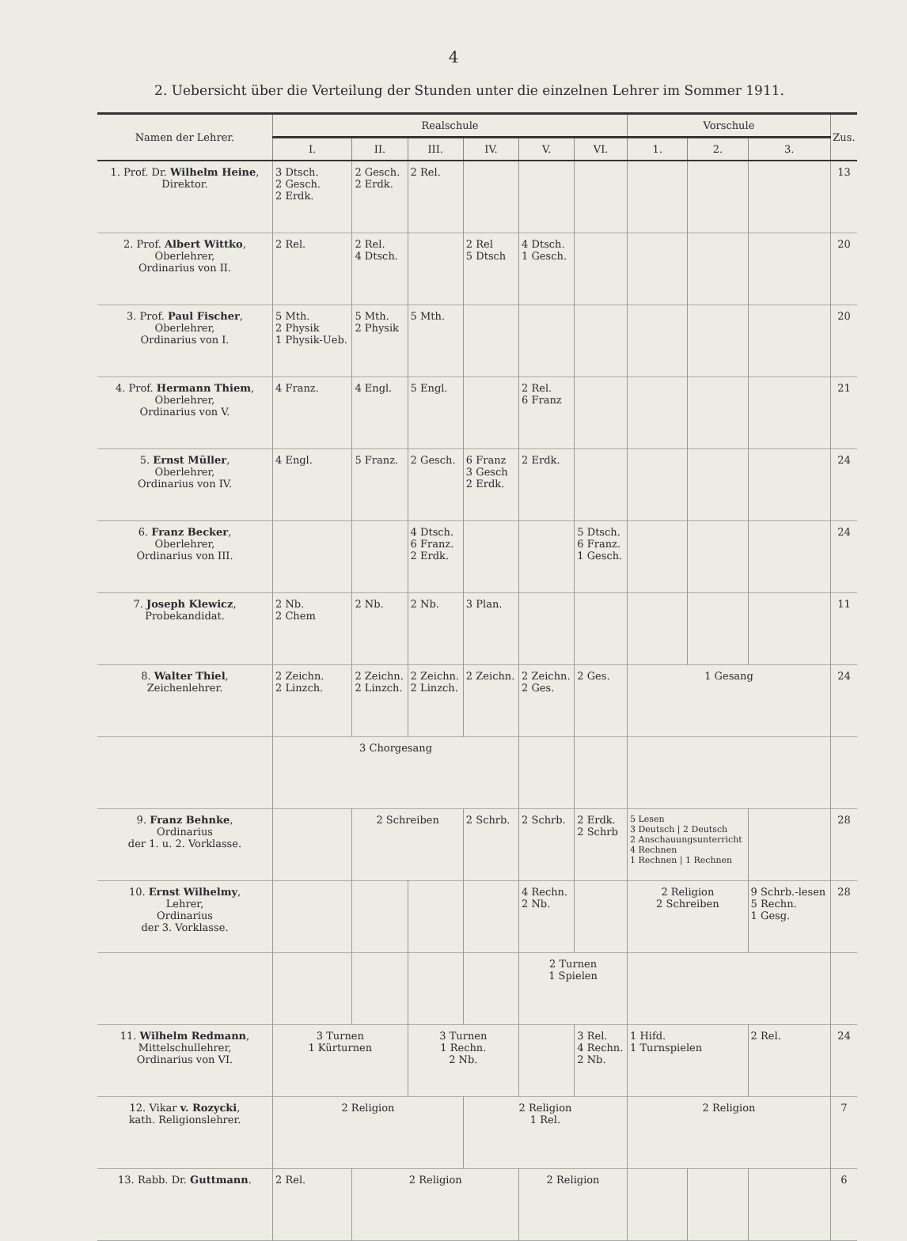4
2. Uebersicht über die Verteilung der Stunden unter die einzelnen Lehrer im Sommer 1911.
| Namen der Lehrer. | Realschule | | | | | | Vorschule | | | Zus. |
| --- | --- | --- | --- | --- | --- | --- | --- | --- | --- | --- |
| | I. | II. | III. | IV. | V. | VI. | 1. | 2. | 3. | |
| 1. Prof. Dr. Wilhelm Heine , Direktor. | 3 Dtsch. 2 Gesch. 2 Erdk. | 2 Gesch. 2 Erdk. | 2 Rel. | | | | | | | 13 |
| 2. Prof. Albert Wittko , Oberlehrer, Ordinarius von II. | 2 Rel. | 2 Rel. 4 Dtsch. | | 2 Rel 5 Dtsch | 4 Dtsch. 1 Gesch. | | | | | 20 |
| 3. Prof. Paul Fischer , Oberlehrer, Ordinarius von I. | 5 Mth. 2 Physik 1 Physik-Ueb. | 5 Mth. 2 Physik | 5 Mth. | | | | | | | 20 |
| 4. Prof. Hermann Thiem , Oberlehrer, Ordinarius von V. | 4 Franz. | 4 Engl. | 5 Engl. | | 2 Rel. 6 Franz | | | | | 21 |
| 5. Ernst Müller , Oberlehrer, Ordinarius von IV. | 4 Engl. | 5 Franz. | 2 Gesch. | 6 Franz 3 Gesch 2 Erdk. | 2 Erdk. | | | | | 24 |
| 6. Franz Becker , Oberlehrer, Ordinarius von III. | | | 4 Dtsch. 6 Franz. 2 Erdk. | | | 5 Dtsch. 6 Franz. 1 Gesch. | | | | 24 |
| 7. Joseph Klewicz , Probekandidat. | 2 Nb. 2 Chem | 2 Nb. | 2 Nb. | 3 Plan. | | | | | | 11 |
| 8. Walter Thiel , Zeichenlehrer. | 2 Zeichn. 2 Linzch. | 2 Zeichn. 2 Linzch. | 2 Zeichn. 2 Linzch. | 2 Zeichn. | 2 Zeichn. 2 Ges. | 2 Ges. | 1 Gesang | | | 24 |
| | 3 Chorgesang | | | | | | | | | |
| 9. Franz Behnke , Ordinarius der 1. u. 2. Vorklasse. | | 2 Schreiben | | 2 Schrb. | 2 Schrb. | 2 Erdk. 2 Schrb | 5 Lesen 3 Deutsch / 2 Deutsch 2 Anschauungsunterricht 4 Rechnen 1 Rechnen / 1 Rechnen | | | 28 |
| 10. Ernst Wilhelmy , Lehrer, Ordinarius der 3. Vorklasse. | | | | | 4 Rechn. 2 Nb. | | 2 Religion 2 Schreiben | | 9 Schrb.-lesen 5 Rechn. 1 Gesg. | 28 |
| | | | | | 2 Turnen 1 Spielen | | | | | |
| 11. Wilhelm Redmann , Mittelschullehrer, Ordinarius von VI. | 3 Turnen 1 Kürturnen | | 3 Turnen 1 Rechn. 2 Nb. | | | 3 Rel. 4 Rechn. 2 Nb. | 1 Hifd. 1 Turnspielen | | 2 Rel. | 24 |
| 12. Vikar v. Rozycki , kath. Religionslehrer. | 2 Religion | | | 2 Religion 1 Rel. | | | 2 Religion | | | 7 |
| 13. Rabb. Dr. Guttmann . | 2 Rel. | 2 Religion | | | 2 Religion | | | | | 6 |